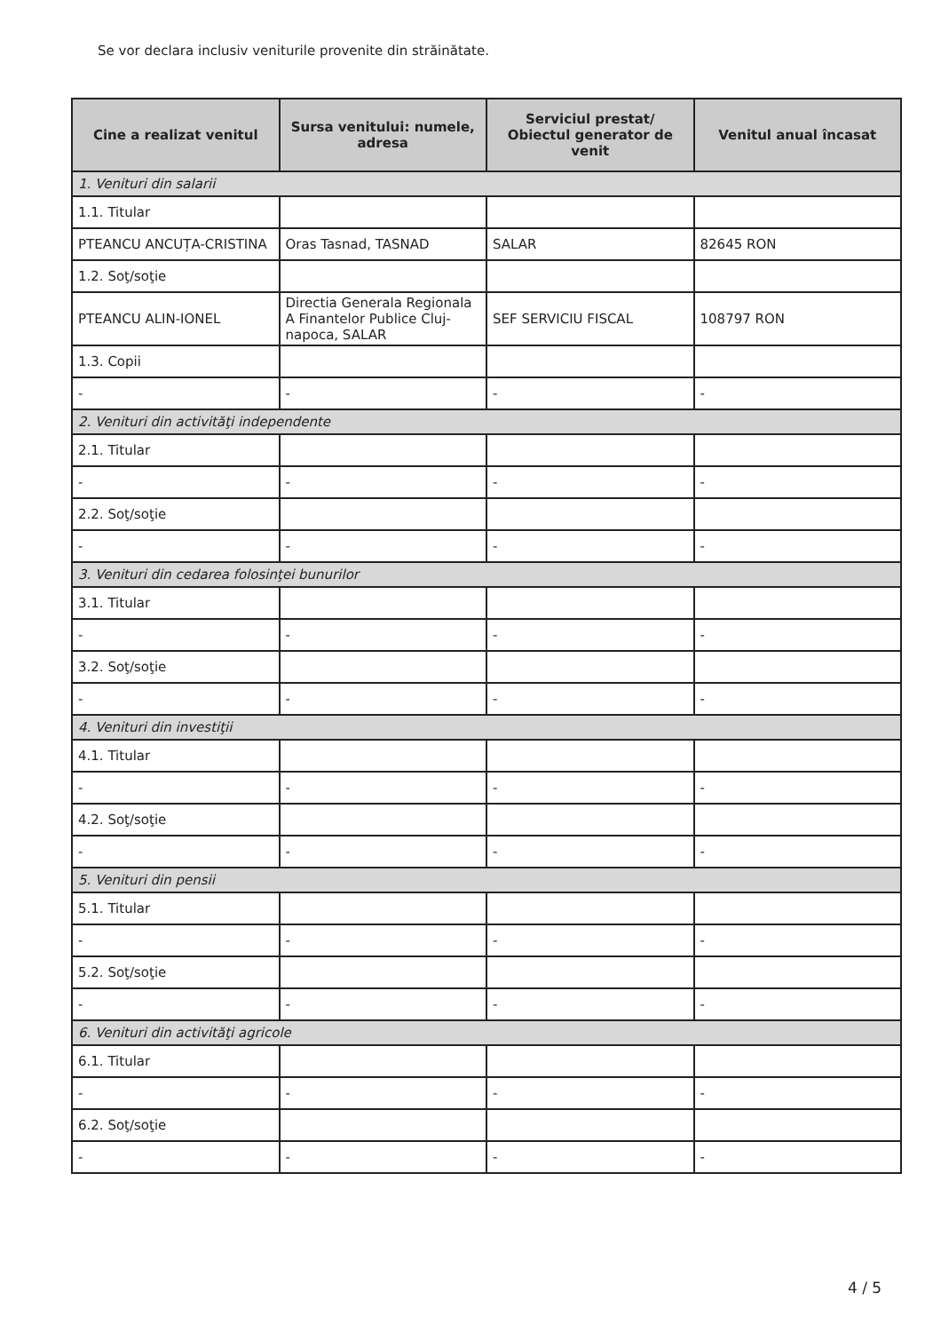Se vor declara inclusiv veniturile provenite din străinătate.
| Cine a realizat venitul | Sursa venitului: numele, adresa | Serviciul prestat/ Obiectul generator de venit | Venitul anual încasat |
| --- | --- | --- | --- |
| 1. Venituri din salarii | | | |
| 1.1. Titular | | | |
| PTEANCU ANCUȚA-CRISTINA | Oras Tasnad, TASNAD | SALAR | 82645 RON |
| 1.2. Soţ/soţie | | | |
| PTEANCU ALIN-IONEL | Directia Generala Regionala A Finantelor Publice Cluj-napoca, SALAR | SEF SERVICIU FISCAL | 108797 RON |
| 1.3. Copii | | | |
| - | - | - | - |
| 2. Venituri din activităţi independente | | | |
| 2.1. Titular | | | |
| - | - | - | - |
| 2.2. Soţ/soţie | | | |
| - | - | - | - |
| 3. Venituri din cedarea folosinţei bunurilor | | | |
| 3.1. Titular | | | |
| - | - | - | - |
| 3.2. Soţ/soţie | | | |
| - | - | - | - |
| 4. Venituri din investiţii | | | |
| 4.1. Titular | | | |
| - | - | - | - |
| 4.2. Soţ/soţie | | | |
| - | - | - | - |
| 5. Venituri din pensii | | | |
| 5.1. Titular | | | |
| - | - | - | - |
| 5.2. Soţ/soţie | | | |
| - | - | - | - |
| 6. Venituri din activităţi agricole | | | |
| 6.1. Titular | | | |
| - | - | - | - |
| 6.2. Soţ/soţie | | | |
| - | - | - | - |
4 / 5